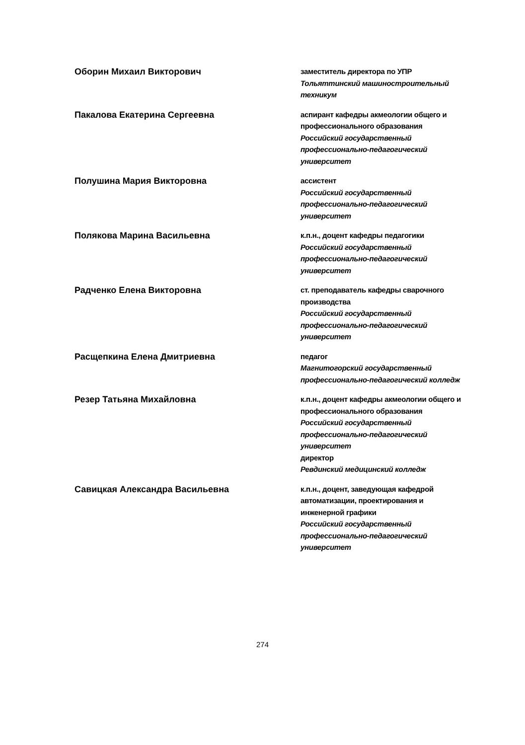Оборин Михаил Викторович
заместитель директора по УПР
Тольяттинский машиностроительный техникум
Пакалова Екатерина Сергеевна
аспирант кафедры акмеологии общего и профессионального образования
Российский государственный профессионально-педагогический университет
Полушина Мария Викторовна
ассистент
Российский государственный профессионально-педагогический университет
Полякова Марина Васильевна
к.п.н., доцент кафедры педагогики
Российский государственный профессионально-педагогический университет
Радченко Елена Викторовна
ст. преподаватель кафедры сварочного производства
Российский государственный профессионально-педагогический университет
Расщепкина Елена Дмитриевна
педагог
Магнитогорский государственный профессионально-педагогический колледж
Резер Татьяна Михайловна
к.п.н., доцент кафедры акмеологии общего и профессионального образования
Российский государственный профессионально-педагогический университет
директор
Ревдинский медицинский колледж
Савицкая Александра Васильевна
к.п.н., доцент, заведующая кафедрой автоматизации, проектирования и инженерной графики
Российский государственный профессионально-педагогический университет
274